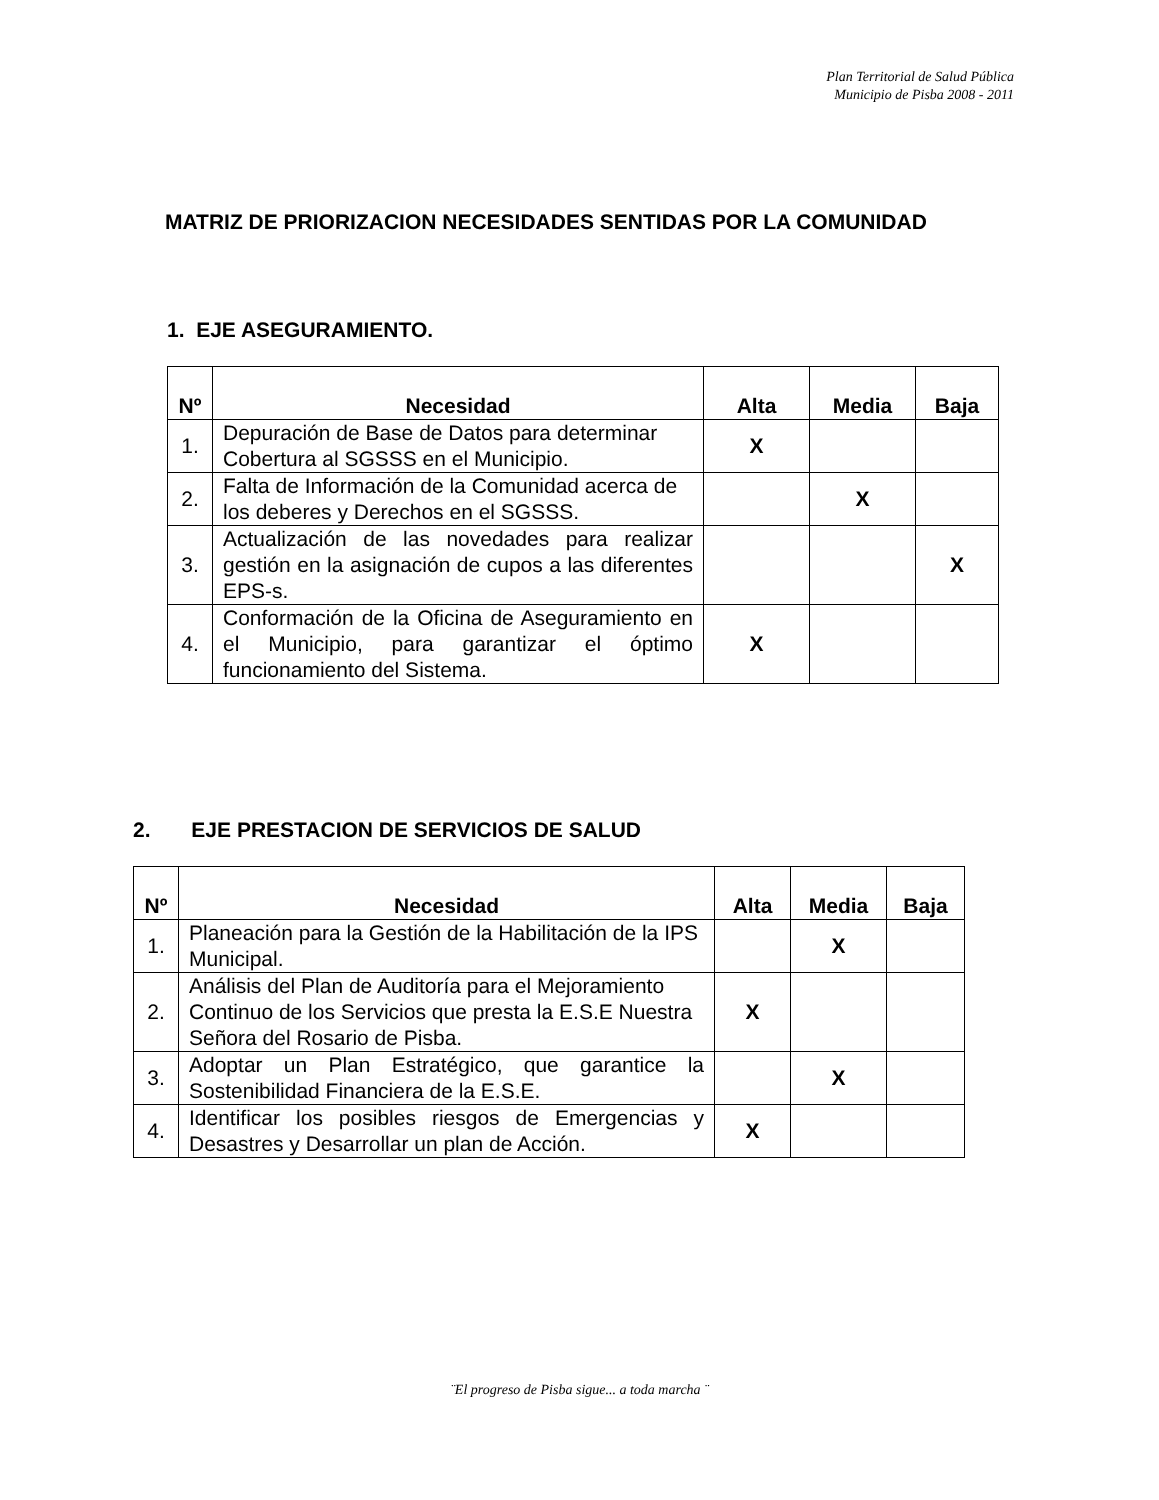Plan Territorial de Salud Pública
Municipio de Pisba 2008 - 2011
MATRIZ DE PRIORIZACION NECESIDADES SENTIDAS POR LA COMUNIDAD
1. EJE ASEGURAMIENTO.
| Nº | Necesidad | Alta | Media | Baja |
| --- | --- | --- | --- | --- |
| 1. | Depuración de Base de Datos para determinar Cobertura al SGSSS en el Municipio. | X | | |
| 2. | Falta de Información de la Comunidad acerca de los deberes y Derechos en el SGSSS. | | X | |
| 3. | Actualización de las novedades para realizar gestión en la asignación de cupos a las diferentes EPS-s. | | | X |
| 4. | Conformación de la Oficina de Aseguramiento en el Municipio, para garantizar el óptimo funcionamiento del Sistema. | X | | |
2. EJE PRESTACION DE SERVICIOS DE SALUD
| Nº | Necesidad | Alta | Media | Baja |
| --- | --- | --- | --- | --- |
| 1. | Planeación para la Gestión de la Habilitación de la IPS Municipal. | | X | |
| 2. | Análisis del Plan de Auditoría para el Mejoramiento Continuo de los Servicios que presta la E.S.E Nuestra Señora del Rosario de Pisba. | X | | |
| 3. | Adoptar un Plan Estratégico, que garantice la Sostenibilidad Financiera de la E.S.E. | | X | |
| 4. | Identificar los posibles riesgos de Emergencias y Desastres y Desarrollar un plan de Acción. | X | | |
¨El progreso de Pisba sigue... a toda marcha ¨